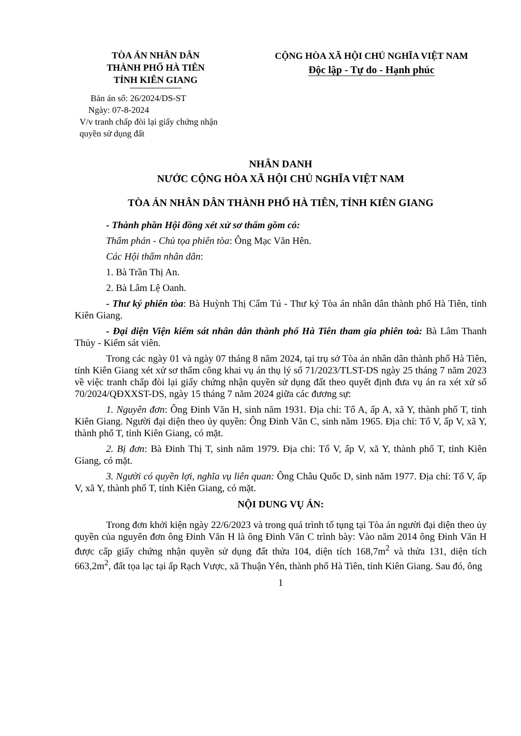TÒA ÁN NHÂN DÂN
THÀNH PHỐ HÀ TIÊN
TỈNH KIÊN GIANG
Bản án số: 26/2024/DS-ST
Ngày: 07-8-2024
V/v tranh chấp đòi lại giấy chứng nhận quyền sử dụng đất
CỘNG HÒA XÃ HỘI CHỦ NGHĨA VIỆT NAM
Độc lập - Tự do - Hạnh phúc
NHÂN DANH
NƯỚC CỘNG HÒA XÃ HỘI CHỦ NGHĨA VIỆT NAM
TÒA ÁN NHÂN DÂN THÀNH PHỐ HÀ TIÊN, TỈNH KIÊN GIANG
- Thành phần Hội đồng xét xử sơ thẩm gồm có:
Thẩm phán - Chủ tọa phiên tòa: Ông Mạc Văn Hên.
Các Hội thẩm nhân dân:
1. Bà Trần Thị An.
2. Bà Lâm Lệ Oanh.
- Thư ký phiên tòa: Bà Huỳnh Thị Cẩm Tú - Thư ký Tòa án nhân dân thành phố Hà Tiên, tỉnh Kiên Giang.
- Đại diện Viện kiểm sát nhân dân thành phố Hà Tiên tham gia phiên toà: Bà Lâm Thanh Thủy - Kiểm sát viên.
Trong các ngày 01 và ngày 07 tháng 8 năm 2024, tại trụ sở Tòa án nhân dân thành phố Hà Tiên, tỉnh Kiên Giang xét xử sơ thẩm công khai vụ án thụ lý số 71/2023/TLST-DS ngày 25 tháng 7 năm 2023 về việc tranh chấp đòi lại giấy chứng nhận quyền sử dụng đất theo quyết định đưa vụ án ra xét xử số 70/2024/QĐXXST-DS, ngày 15 tháng 7 năm 2024 giữa các đương sự:
1. Nguyên đơn: Ông Đinh Văn H, sinh năm 1931. Địa chỉ: Tổ A, ấp A, xã Y, thành phố T, tỉnh Kiên Giang. Người đại diện theo ủy quyền: Ông Đinh Văn C, sinh năm 1965. Địa chỉ: Tổ V, ấp V, xã Y, thành phố T, tỉnh Kiên Giang, có mặt.
2. Bị đơn: Bà Đinh Thị T, sinh năm 1979. Địa chỉ: Tổ V, ấp V, xã Y, thành phố T, tỉnh Kiên Giang, có mặt.
3. Người có quyền lợi, nghĩa vụ liên quan: Ông Châu Quốc D, sinh năm 1977. Địa chỉ: Tổ V, ấp V, xã Y, thành phố T, tỉnh Kiên Giang, có mặt.
NỘI DUNG VỤ ÁN:
Trong đơn khởi kiện ngày 22/6/2023 và trong quá trình tố tụng tại Tòa án người đại diện theo ủy quyền của nguyên đơn ông Đinh Văn H là ông Đinh Văn C trình bày: Vào năm 2014 ông Đinh Văn H được cấp giấy chứng nhận quyền sử dụng đất thửa 104, diện tích 168,7m<sup>2</sup> và thửa 131, diện tích 663,2m<sup>2</sup>, đất tọa lạc tại ấp Rạch Vược, xã Thuận Yên, thành phố Hà Tiên, tỉnh Kiên Giang. Sau đó, ông
1